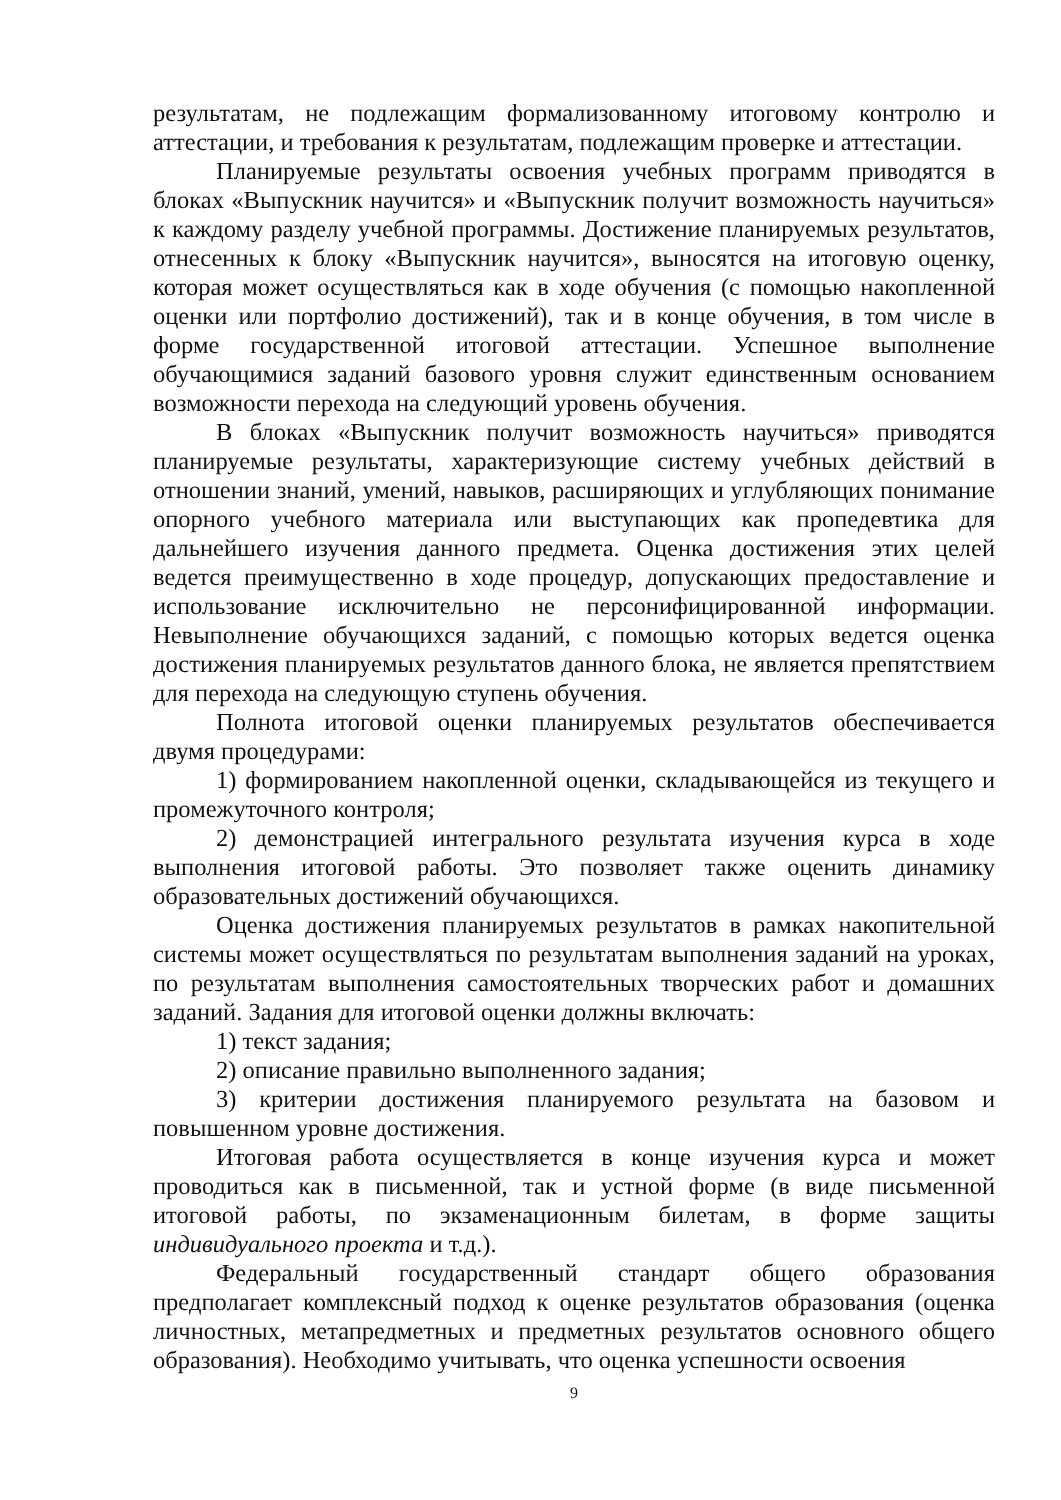результатам, не подлежащим формализованному итоговому контролю и аттестации, и требования к результатам, подлежащим проверке и аттестации.
Планируемые результаты освоения учебных программ приводятся в блоках «Выпускник научится» и «Выпускник получит возможность научиться» к каждому разделу учебной программы. Достижение планируемых результатов, отнесенных к блоку «Выпускник научится», выносятся на итоговую оценку, которая может осуществляться как в ходе обучения (с помощью накопленной оценки или портфолио достижений), так и в конце обучения, в том числе в форме государственной итоговой аттестации. Успешное выполнение обучающимися заданий базового уровня служит единственным основанием возможности перехода на следующий уровень обучения.
В блоках «Выпускник получит возможность научиться» приводятся планируемые результаты, характеризующие систему учебных действий в отношении знаний, умений, навыков, расширяющих и углубляющих понимание опорного учебного материала или выступающих как пропедевтика для дальнейшего изучения данного предмета. Оценка достижения этих целей ведется преимущественно в ходе процедур, допускающих предоставление и использование исключительно не персонифицированной информации. Невыполнение обучающихся заданий, с помощью которых ведется оценка достижения планируемых результатов данного блока, не является препятствием для перехода на следующую ступень обучения.
Полнота итоговой оценки планируемых результатов обеспечивается двумя процедурами:
1) формированием накопленной оценки, складывающейся из текущего и промежуточного контроля;
2) демонстрацией интегрального результата изучения курса в ходе выполнения итоговой работы. Это позволяет также оценить динамику образовательных достижений обучающихся.
Оценка достижения планируемых результатов в рамках накопительной системы может осуществляться по результатам выполнения заданий на уроках, по результатам выполнения самостоятельных творческих работ и домашних заданий. Задания для итоговой оценки должны включать:
1) текст задания;
2) описание правильно выполненного задания;
3) критерии достижения планируемого результата на базовом и повышенном уровне достижения.
Итоговая работа осуществляется в конце изучения курса и может проводиться как в письменной, так и устной форме (в виде письменной итоговой работы, по экзаменационным билетам, в форме защиты индивидуального проекта и т.д.).
Федеральный государственный стандарт общего образования предполагает комплексный подход к оценке результатов образования (оценка личностных, метапредметных и предметных результатов основного общего образования). Необходимо учитывать, что оценка успешности освоения
9